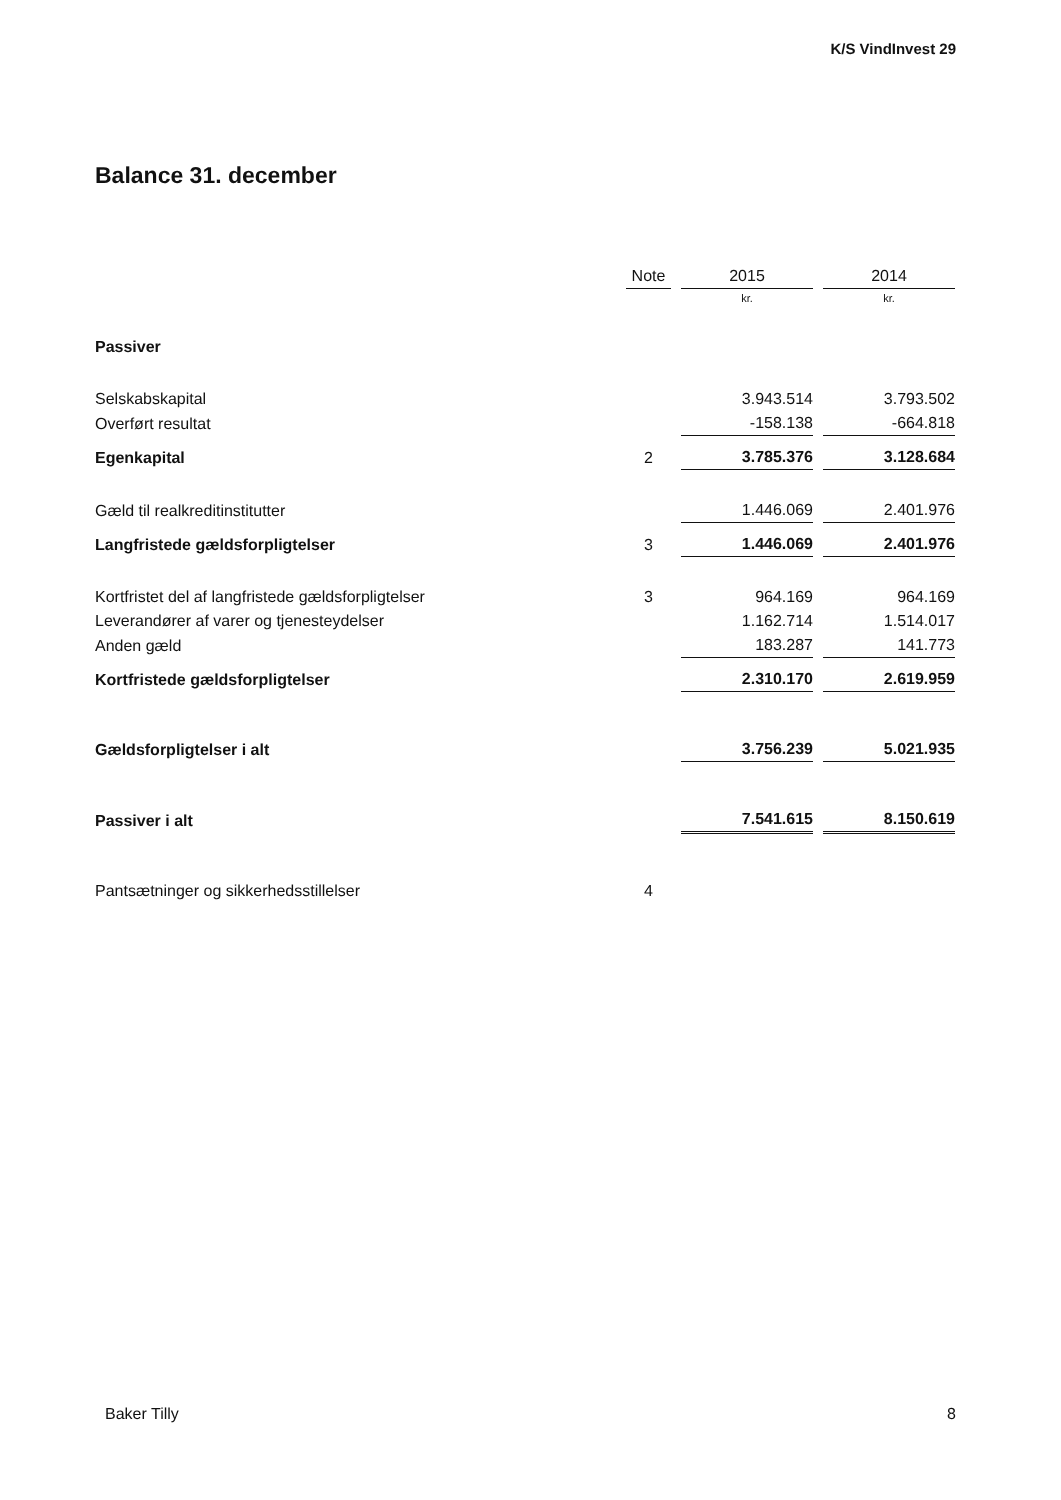K/S VindInvest 29
Balance 31. december
| | Note | 2015 | 2014 |
| --- | --- | --- | --- |
| | | kr. | kr. |
| Passiver | | | |
| Selskabskapital | | 3.943.514 | 3.793.502 |
| Overført resultat | | -158.138 | -664.818 |
| Egenkapital | 2 | 3.785.376 | 3.128.684 |
| Gæld til realkreditinstitutter | | 1.446.069 | 2.401.976 |
| Langfristede gældsforpligtelser | 3 | 1.446.069 | 2.401.976 |
| Kortfristet del af langfristede gældsforpligtelser | 3 | 964.169 | 964.169 |
| Leverandører af varer og tjenesteydelser | | 1.162.714 | 1.514.017 |
| Anden gæld | | 183.287 | 141.773 |
| Kortfristede gældsforpligtelser | | 2.310.170 | 2.619.959 |
| Gældsforpligtelser i alt | | 3.756.239 | 5.021.935 |
| Passiver i alt | | 7.541.615 | 8.150.619 |
| Pantsætninger og sikkerhedsstillelser | 4 | | |
Baker Tilly 8